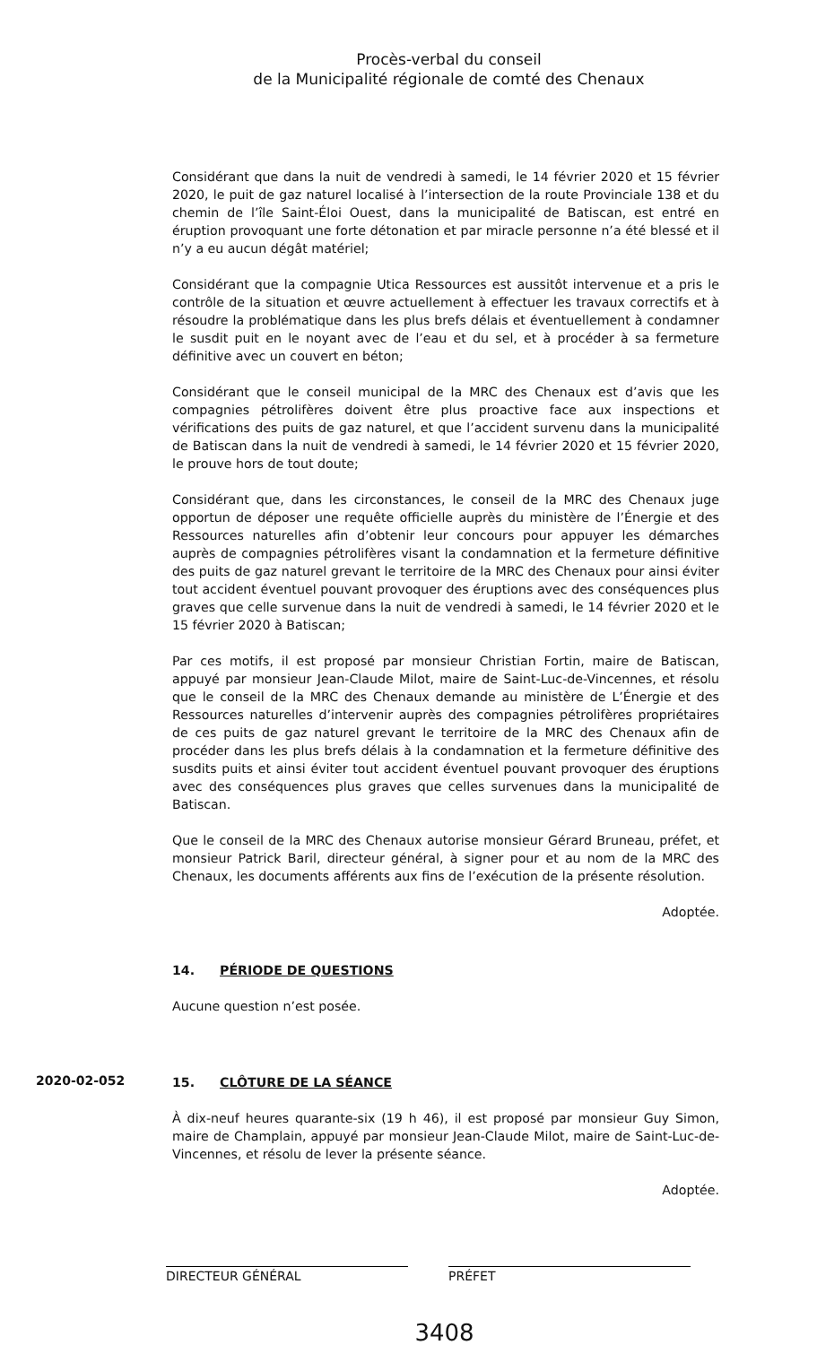Procès-verbal du conseil
de la Municipalité régionale de comté des Chenaux
Considérant que dans la nuit de vendredi à samedi, le 14 février 2020 et 15 février 2020, le puit de gaz naturel localisé à l’intersection de la route Provinciale 138 et du chemin de l’île Saint-Éloi Ouest, dans la municipalité de Batiscan, est entré en éruption provoquant une forte détonation et par miracle personne n’a été blessé et il n’y a eu aucun dégât matériel;
Considérant que la compagnie Utica Ressources est aussitôt intervenue et a pris le contrôle de la situation et œuvre actuellement à effectuer les travaux correctifs et à résoudre la problématique dans les plus brefs délais et éventuellement à condamner le susdit puit en le noyant avec de l’eau et du sel, et à procéder à sa fermeture définitive avec un couvert en béton;
Considérant que le conseil municipal de la MRC des Chenaux est d’avis que les compagnies pétrolifères doivent être plus proactive face aux inspections et vérifications des puits de gaz naturel, et que l’accident survenu dans la municipalité de Batiscan dans la nuit de vendredi à samedi, le 14 février 2020 et 15 février 2020, le prouve hors de tout doute;
Considérant que, dans les circonstances, le conseil de la MRC des Chenaux juge opportun de déposer une requête officielle auprès du ministère de l’Énergie et des Ressources naturelles afin d’obtenir leur concours pour appuyer les démarches auprès de compagnies pétrolifères visant la condamnation et la fermeture définitive des puits de gaz naturel grevant le territoire de la MRC des Chenaux pour ainsi éviter tout accident éventuel pouvant provoquer des éruptions avec des conséquences plus graves que celle survenue dans la nuit de vendredi à samedi, le 14 février 2020 et le 15 février 2020 à Batiscan;
Par ces motifs, il est proposé par monsieur Christian Fortin, maire de Batiscan, appuyé par monsieur Jean-Claude Milot, maire de Saint-Luc-de-Vincennes, et résolu que le conseil de la MRC des Chenaux demande au ministère de L’Énergie et des Ressources naturelles d’intervenir auprès des compagnies pétrolifères propriétaires de ces puits de gaz naturel grevant le territoire de la MRC des Chenaux afin de procéder dans les plus brefs délais à la condamnation et la fermeture définitive des susdits puits et ainsi éviter tout accident éventuel pouvant provoquer des éruptions avec des conséquences plus graves que celles survenues dans la municipalité de Batiscan.
Que le conseil de la MRC des Chenaux autorise monsieur Gérard Bruneau, préfet, et monsieur Patrick Baril, directeur général, à signer pour et au nom de la MRC des Chenaux, les documents afférents aux fins de l’exécution de la présente résolution.
Adoptée.
14. PÉRIODE DE QUESTIONS
Aucune question n’est posée.
2020-02-052
15. CLÔTURE DE LA SÉANCE
À dix-neuf heures quarante-six (19 h 46), il est proposé par monsieur Guy Simon, maire de Champlain, appuyé par monsieur Jean-Claude Milot, maire de Saint-Luc-de-Vincennes, et résolu de lever la présente séance.
Adoptée.
DIRECTEUR GÉNÉRAL PRÉFET
3408